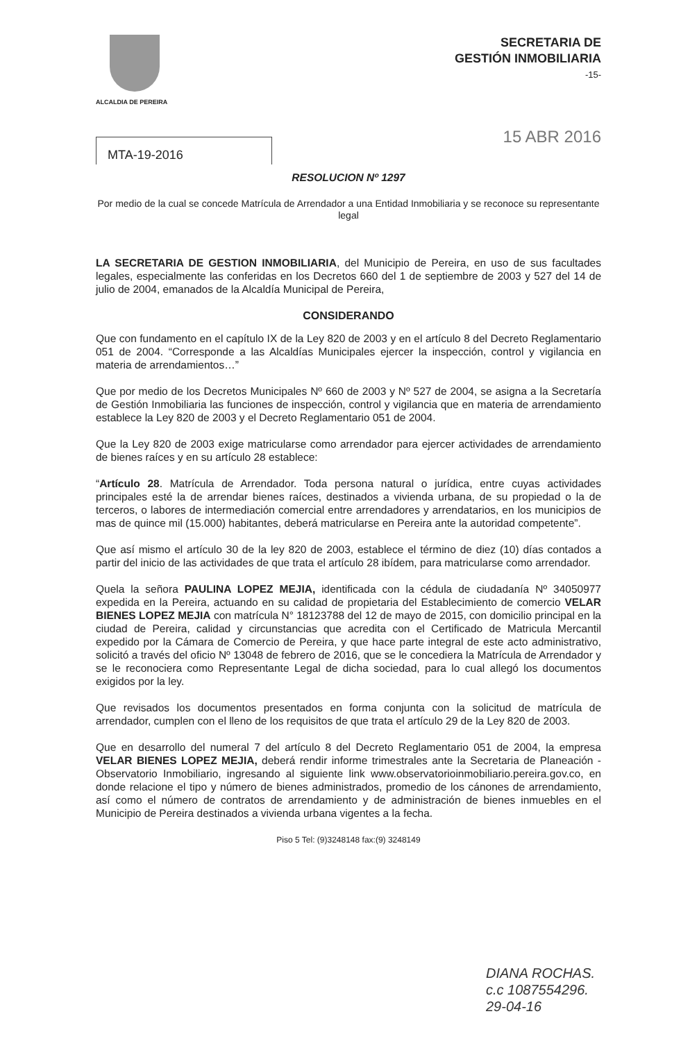ALCALDIA DE PEREIRA
SECRETARIA DE
GESTIÓN INMOBILIARIA
-15-
MTA-19-2016
15 ABR 2016
RESOLUCION Nº 1297
Por medio de la cual se concede Matrícula de Arrendador a una Entidad Inmobiliaria y se reconoce su representante legal
LA SECRETARIA DE GESTION INMOBILIARIA, del Municipio de Pereira, en uso de sus facultades legales, especialmente las conferidas en los Decretos 660 del 1 de septiembre de 2003 y 527 del 14 de julio de 2004, emanados de la Alcaldía Municipal de Pereira,
CONSIDERANDO
Que con fundamento en el capítulo IX de la Ley 820 de 2003 y en el artículo 8 del Decreto Reglamentario 051 de 2004. “Corresponde a las Alcaldías Municipales ejercer la inspección, control y vigilancia en materia de arrendamientos…”
Que por medio de los Decretos Municipales Nº 660 de 2003 y Nº 527 de 2004, se asigna a la Secretaría de Gestión Inmobiliaria las funciones de inspección, control y vigilancia que en materia de arrendamiento establece la Ley 820 de 2003 y el Decreto Reglamentario 051 de 2004.
Que la Ley 820 de 2003 exige matricularse como arrendador para ejercer actividades de arrendamiento de bienes raíces y en su artículo 28 establece:
“Artículo 28. Matrícula de Arrendador. Toda persona natural o jurídica, entre cuyas actividades principales esté la de arrendar bienes raíces, destinados a vivienda urbana, de su propiedad o la de terceros, o labores de intermediación comercial entre arrendadores y arrendatarios, en los municipios de mas de quince mil (15.000) habitantes, deberá matricularse en Pereira ante la autoridad competente”.
Que así mismo el artículo 30 de la ley 820 de 2003, establece el término de diez (10) días contados a partir del inicio de las actividades de que trata el artículo 28 ibídem, para matricularse como arrendador.
Quela la señora PAULINA LOPEZ MEJIA, identificada con la cédula de ciudadanía Nº 34050977 expedida en la Pereira, actuando en su calidad de propietaria del Establecimiento de comercio VELAR BIENES LOPEZ MEJIA con matrícula N° 18123788 del 12 de mayo de 2015, con domicilio principal en la ciudad de Pereira, calidad y circunstancias que acredita con el Certificado de Matricula Mercantil expedido por la Cámara de Comercio de Pereira, y que hace parte integral de este acto administrativo, solicitó a través del oficio Nº 13048 de febrero de 2016, que se le concediera la Matrícula de Arrendador y se le reconociera como Representante Legal de dicha sociedad, para lo cual allegó los documentos exigidos por la ley.
Que revisados los documentos presentados en forma conjunta con la solicitud de matrícula de arrendador, cumplen con el lleno de los requisitos de que trata el artículo 29 de la Ley 820 de 2003.
Que en desarrollo del numeral 7 del artículo 8 del Decreto Reglamentario 051 de 2004, la empresa VELAR BIENES LOPEZ MEJIA, deberá rendir informe trimestrales ante la Secretaria de Planeación - Observatorio Inmobiliario, ingresando al siguiente link www.observatorioinmobiliario.pereira.gov.co, en donde relacione el tipo y número de bienes administrados, promedio de los cánones de arrendamiento, así como el número de contratos de arrendamiento y de administración de bienes inmuebles en el Municipio de Pereira destinados a vivienda urbana vigentes a la fecha.
Piso 5 Tel: (9)3248148 fax:(9) 3248149
DIANA ROCHAS.
c.c 1087554296.
29-04-16